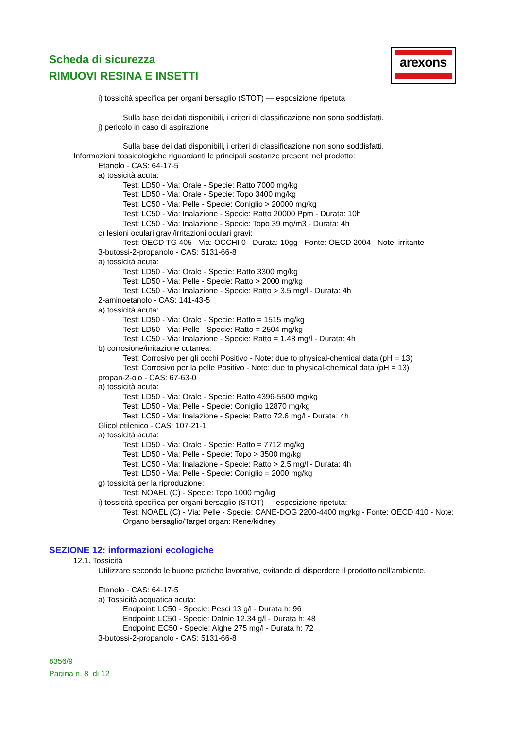Scheda di sicurezza
RIMUOVI RESINA E INSETTI
arexons
i) tossicità specifica per organi bersaglio (STOT) — esposizione ripetuta
Sulla base dei dati disponibili, i criteri di classificazione non sono soddisfatti.
j) pericolo in caso di aspirazione
Sulla base dei dati disponibili, i criteri di classificazione non sono soddisfatti.
Informazioni tossicologiche riguardanti le principali sostanze presenti nel prodotto:
Etanolo - CAS: 64-17-5
a) tossicità acuta:
Test: LD50 - Via: Orale - Specie: Ratto 7000 mg/kg
Test: LD50 - Via: Orale - Specie: Topo 3400 mg/kg
Test: LC50 - Via: Pelle - Specie: Coniglio > 20000 mg/kg
Test: LC50 - Via: Inalazione - Specie: Ratto 20000 Ppm - Durata: 10h
Test: LC50 - Via: Inalazione - Specie: Topo 39 mg/m3 - Durata: 4h
c) lesioni oculari gravi/irritazioni oculari gravi:
Test: OECD TG 405 - Via: OCCHI 0 - Durata: 10gg - Fonte: OECD 2004 - Note: irritante
3-butossi-2-propanolo - CAS: 5131-66-8
a) tossicità acuta:
Test: LD50 - Via: Orale - Specie: Ratto 3300 mg/kg
Test: LD50 - Via: Pelle - Specie: Ratto > 2000 mg/kg
Test: LC50 - Via: Inalazione - Specie: Ratto > 3.5 mg/l - Durata: 4h
2-aminoetanolo - CAS: 141-43-5
a) tossicità acuta:
Test: LD50 - Via: Orale - Specie: Ratto = 1515 mg/kg
Test: LD50 - Via: Pelle - Specie: Ratto = 2504 mg/kg
Test: LC50 - Via: Inalazione - Specie: Ratto = 1.48 mg/l - Durata: 4h
b) corrosione/irritazione cutanea:
Test: Corrosivo per gli occhi Positivo - Note: due to physical-chemical data (pH = 13)
Test: Corrosivo per la pelle Positivo - Note: due to physical-chemical data (pH = 13)
propan-2-olo - CAS: 67-63-0
a) tossicità acuta:
Test: LD50 - Via: Orale - Specie: Ratto 4396-5500 mg/kg
Test: LD50 - Via: Pelle - Specie: Coniglio 12870 mg/kg
Test: LC50 - Via: Inalazione - Specie: Ratto 72.6 mg/l - Durata: 4h
Glicol etilenico - CAS: 107-21-1
a) tossicità acuta:
Test: LD50 - Via: Orale - Specie: Ratto = 7712 mg/kg
Test: LD50 - Via: Pelle - Specie: Topo > 3500 mg/kg
Test: LC50 - Via: Inalazione - Specie: Ratto > 2.5 mg/l - Durata: 4h
Test: LD50 - Via: Pelle - Specie: Coniglio = 2000 mg/kg
g) tossicità per la riproduzione:
Test: NOAEL (C) - Specie: Topo 1000 mg/kg
i) tossicità specifica per organi bersaglio (STOT) — esposizione ripetuta:
Test: NOAEL (C) - Via: Pelle - Specie: CANE-DOG 2200-4400 mg/kg - Fonte: OECD 410 - Note: Organo bersaglio/Target organ: Rene/kidney
SEZIONE 12: informazioni ecologiche
12.1. Tossicità
Utilizzare secondo le buone pratiche lavorative, evitando di disperdere il prodotto nell'ambiente.
Etanolo - CAS: 64-17-5
a) Tossicità acquatica acuta:
Endpoint: LC50 - Specie: Pesci 13 g/l - Durata h: 96
Endpoint: LC50 - Specie: Dafnie 12.34 g/l - Durata h: 48
Endpoint: EC50 - Specie: Alghe 275 mg/l - Durata h: 72
3-butossi-2-propanolo - CAS: 5131-66-8
8356/9
Pagina n. 8 di 12